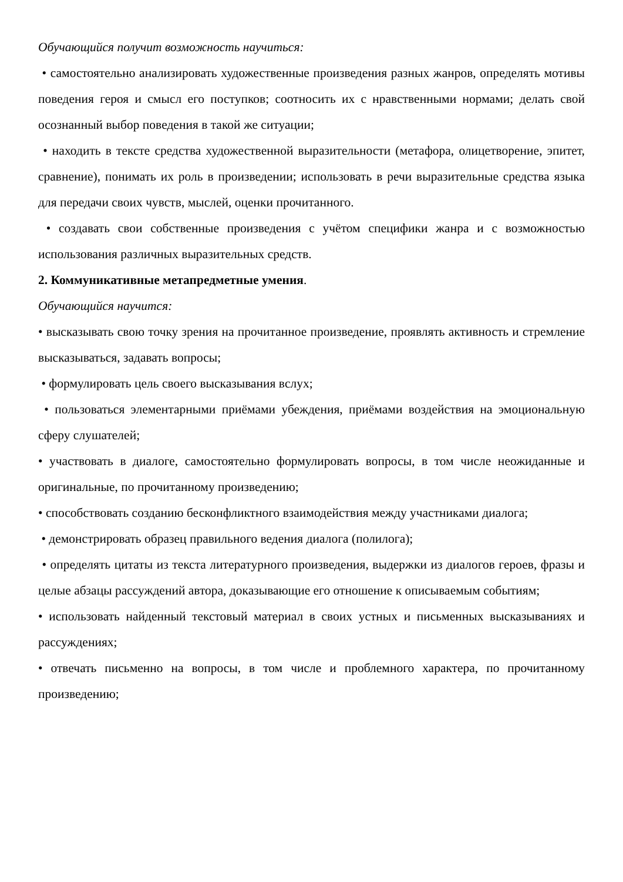Обучающийся получит возможность научиться:
• самостоятельно анализировать художественные произведения разных жанров, определять мотивы поведения героя и смысл его поступков; соотносить их с нравственными нормами; делать свой осознанный выбор поведения в такой же ситуации;
• находить в тексте средства художественной выразительности (метафора, олицетворение, эпитет, сравнение), понимать их роль в произведении; использовать в речи выразительные средства языка для передачи своих чувств, мыслей, оценки прочитанного.
• создавать свои собственные произведения с учётом специфики жанра и с возможностью использования различных выразительных средств.
2. Коммуникативные метапредметные умения.
Обучающийся научится:
• высказывать свою точку зрения на прочитанное произведение, проявлять активность и стремление высказываться, задавать вопросы;
• формулировать цель своего высказывания вслух;
• пользоваться элементарными приёмами убеждения, приёмами воздействия на эмоциональную сферу слушателей;
• участвовать в диалоге, самостоятельно формулировать вопросы, в том числе неожиданные и оригинальные, по прочитанному произведению;
• способствовать созданию бесконфликтного взаимодействия между участниками диалога;
• демонстрировать образец правильного ведения диалога (полилога);
• определять цитаты из текста литературного произведения, выдержки из диалогов героев, фразы и целые абзацы рассуждений автора, доказывающие его отношение к описываемым событиям;
• использовать найденный текстовый материал в своих устных и письменных высказываниях и рассуждениях;
• отвечать письменно на вопросы, в том числе и проблемного характера, по прочитанному произведению;